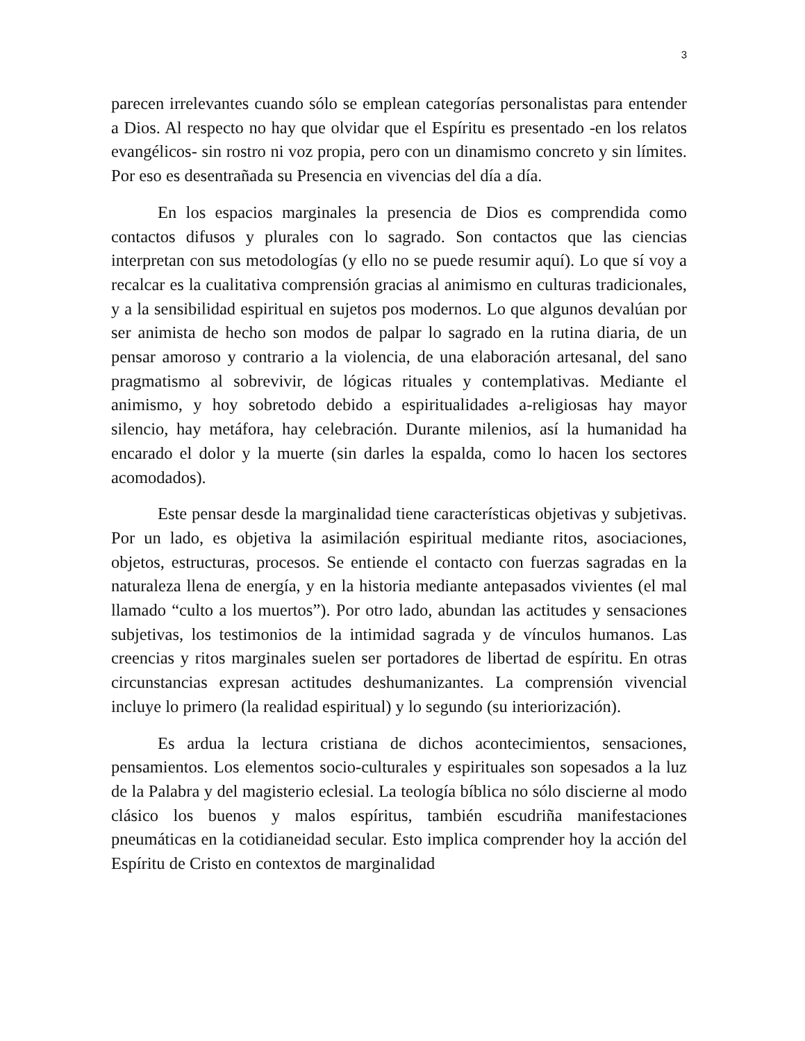3
parecen irrelevantes cuando sólo se emplean categorías personalistas para entender a Dios. Al respecto no hay que olvidar que el Espíritu es presentado -en los relatos evangélicos- sin rostro ni voz propia, pero con un dinamismo concreto y sin límites. Por eso es desentrañada su Presencia en vivencias del día a día.
En los espacios marginales la presencia de Dios es comprendida como contactos difusos y plurales con lo sagrado. Son contactos que las ciencias interpretan con sus metodologías (y ello no se puede resumir aquí). Lo que sí voy a recalcar es la cualitativa comprensión gracias al animismo en culturas tradicionales, y a la sensibilidad espiritual en sujetos pos modernos. Lo que algunos devalúan por ser animista de hecho son modos de palpar lo sagrado en la rutina diaria, de un pensar amoroso y contrario a la violencia, de una elaboración artesanal, del sano pragmatismo al sobrevivir, de lógicas rituales y contemplativas. Mediante el animismo, y hoy sobretodo debido a espiritualidades a-religiosas hay mayor silencio, hay metáfora, hay celebración. Durante milenios, así la humanidad ha encarado el dolor y la muerte (sin darles la espalda, como lo hacen los sectores acomodados).
Este pensar desde la marginalidad tiene características objetivas y subjetivas. Por un lado, es objetiva la asimilación espiritual mediante ritos, asociaciones, objetos, estructuras, procesos. Se entiende el contacto con fuerzas sagradas en la naturaleza llena de energía, y en la historia mediante antepasados vivientes (el mal llamado “culto a los muertos”). Por otro lado, abundan las actitudes y sensaciones subjetivas, los testimonios de la intimidad sagrada y de vínculos humanos. Las creencias y ritos marginales suelen ser portadores de libertad de espíritu. En otras circunstancias expresan actitudes deshumanizantes. La comprensión vivencial incluye lo primero (la realidad espiritual) y lo segundo (su interiorización).
Es ardua la lectura cristiana de dichos acontecimientos, sensaciones, pensamientos. Los elementos socio-culturales y espirituales son sopesados a la luz de la Palabra y del magisterio eclesial. La teología bíblica no sólo discierne al modo clásico los buenos y malos espíritus, también escudriña manifestaciones pneumáticas en la cotidianeidad secular. Esto implica comprender hoy la acción del Espíritu de Cristo en contextos de marginalidad